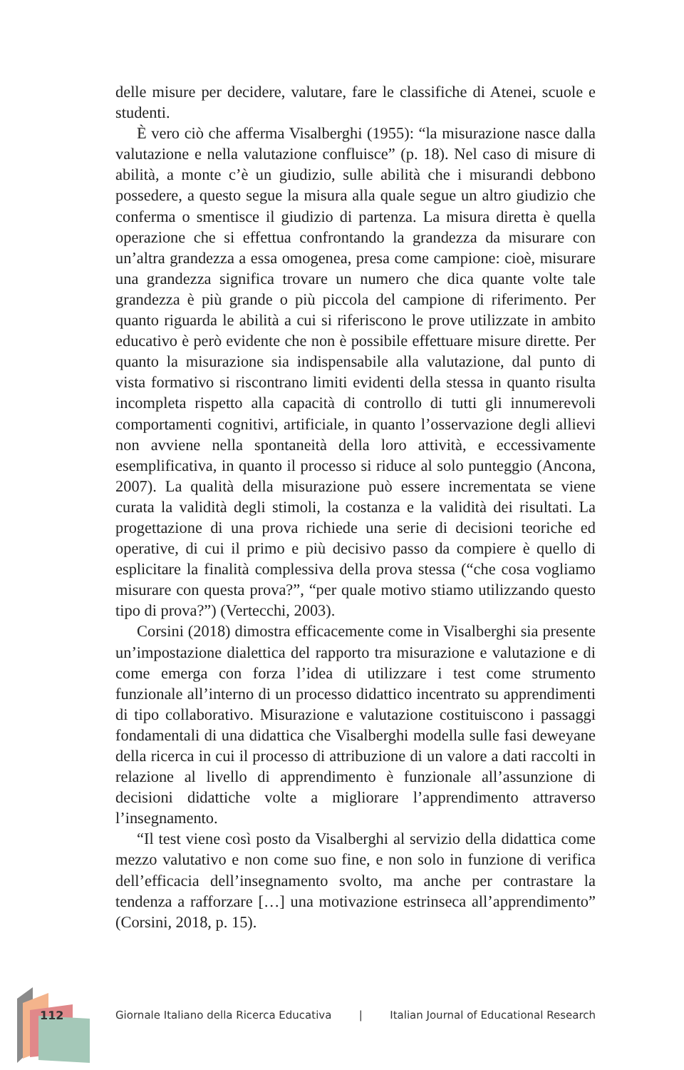delle misure per decidere, valutare, fare le classifiche di Atenei, scuole e studenti.
È vero ciò che afferma Visalberghi (1955): “la misurazione nasce dalla valutazione e nella valutazione confluisce” (p. 18). Nel caso di misure di abilità, a monte c’è un giudizio, sulle abilità che i misurandi debbono possedere, a questo segue la misura alla quale segue un altro giudizio che conferma o smentisce il giudizio di partenza. La misura diretta è quella operazione che si effettua confrontando la grandezza da misurare con un’altra grandezza a essa omogenea, presa come campione: cioè, misurare una grandezza significa trovare un numero che dica quante volte tale grandezza è più grande o più piccola del campione di riferimento. Per quanto riguarda le abilità a cui si riferiscono le prove utilizzate in ambito educativo è però evidente che non è possibile effettuare misure dirette. Per quanto la misurazione sia indispensabile alla valutazione, dal punto di vista formativo si riscontrano limiti evidenti della stessa in quanto risulta incompleta rispetto alla capacità di controllo di tutti gli innumerevoli comportamenti cognitivi, artificiale, in quanto l’osservazione degli allievi non avviene nella spontaneità della loro attività, e eccessivamente esemplificativa, in quanto il processo si riduce al solo punteggio (Ancona, 2007). La qualità della misurazione può essere incrementata se viene curata la validità degli stimoli, la costanza e la validità dei risultati. La progettazione di una prova richiede una serie di decisioni teoriche ed operative, di cui il primo e più decisivo passo da compiere è quello di esplicitare la finalità complessiva della prova stessa (“che cosa vogliamo misurare con questa prova?”, “per quale motivo stiamo utilizzando questo tipo di prova?”) (Vertecchi, 2003).
Corsini (2018) dimostra efficacemente come in Visalberghi sia presente un’impostazione dialettica del rapporto tra misurazione e valutazione e di come emerga con forza l’idea di utilizzare i test come strumento funzionale all’interno di un processo didattico incentrato su apprendimenti di tipo collaborativo. Misurazione e valutazione costituiscono i passaggi fondamentali di una didattica che Visalberghi modella sulle fasi deweyane della ricerca in cui il processo di attribuzione di un valore a dati raccolti in relazione al livello di apprendimento è funzionale all’assunzione di decisioni didattiche volte a migliorare l’apprendimento attraverso l’insegnamento.
“Il test viene così posto da Visalberghi al servizio della didattica come mezzo valutativo e non come suo fine, e non solo in funzione di verifica dell’efficacia dell’insegnamento svolto, ma anche per contrastare la tendenza a rafforzare […] una motivazione estrinseca all’apprendimento” (Corsini, 2018, p. 15).
112
Giornale Italiano della Ricerca Educativa | Italian Journal of Educational Research